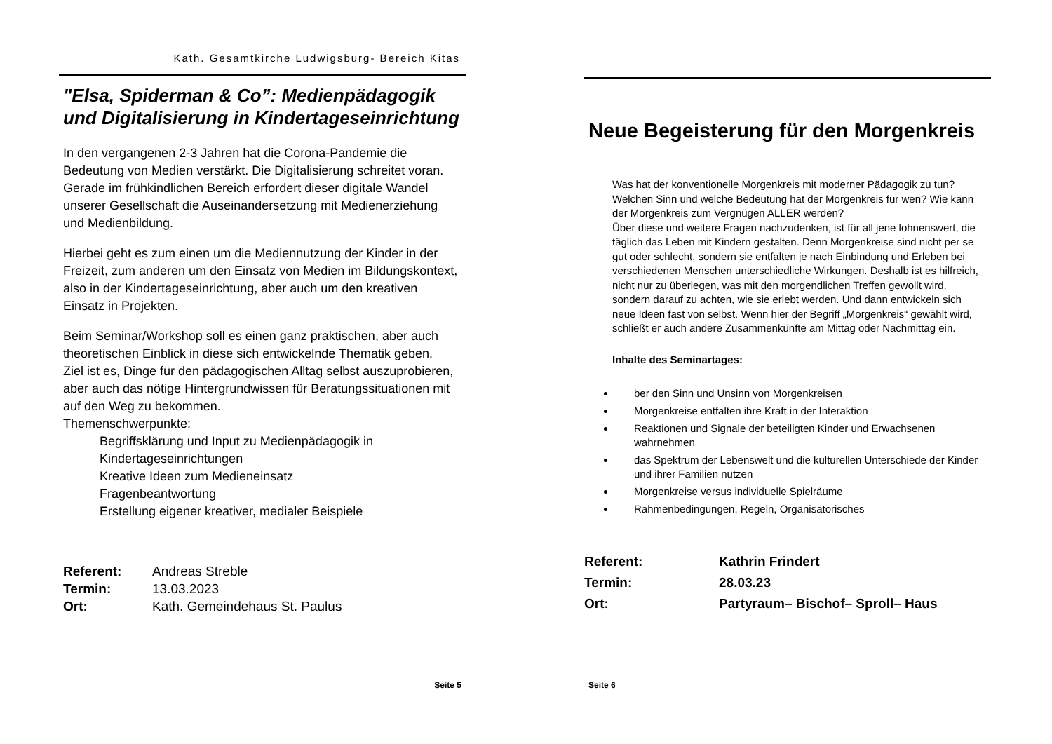Kath. Gesamtkirche Ludwigsburg- Bereich Kitas
"Elsa, Spiderman & Co”: Medienpädagogik und Digitalisierung in Kindertageseinrichtung
In den vergangenen 2-3 Jahren hat die Corona-Pandemie die Bedeutung von Medien verstärkt. Die Digitalisierung schreitet voran. Gerade im frühkindlichen Bereich erfordert dieser digitale Wandel unserer Gesellschaft die Auseinandersetzung mit Medienerziehung und Medienbildung.
Hierbei geht es zum einen um die Mediennutzung der Kinder in der Freizeit, zum anderen um den Einsatz von Medien im Bildungskontext, also in der Kindertageseinrichtung, aber auch um den kreativen Einsatz in Projekten.
Beim Seminar/Workshop soll es einen ganz praktischen, aber auch theoretischen Einblick in diese sich entwickelnde Thematik geben.
Ziel ist es, Dinge für den pädagogischen Alltag selbst auszuprobieren, aber auch das nötige Hintergrundwissen für Beratungssituationen mit auf den Weg zu bekommen.
Themenschwerpunkte:
Begriffsklärung und Input zu Medienpädagogik in Kindertageseinrichtungen
Kreative Ideen zum Medieneinsatz
Fragenbeantwortung
Erstellung eigener kreativer, medialer Beispiele
Referent: Andreas Streble Termin: 13.03.2023 Ort: Kath. Gemeindehaus St. Paulus
Seite 5
Neue Begeisterung für den Morgenkreis
Was hat der konventionelle Morgenkreis mit moderner Pädagogik zu tun? Welchen Sinn und welche Bedeutung hat der Morgenkreis für wen? Wie kann der Morgenkreis zum Vergnügen ALLER werden?
Über diese und weitere Fragen nachzudenken, ist für all jene lohnenswert, die täglich das Leben mit Kindern gestalten. Denn Morgenkreise sind nicht per se gut oder schlecht, sondern sie entfalten je nach Einbindung und Erleben bei verschiedenen Menschen unterschiedliche Wirkungen. Deshalb ist es hilfreich, nicht nur zu überlegen, was mit den morgendlichen Treffen gewollt wird, sondern darauf zu achten, wie sie erlebt werden. Und dann entwickeln sich neue Ideen fast von selbst. Wenn hier der Begriff „Morgenkreis“ gewählt wird, schließt er auch andere Zusammenkünfte am Mittag oder Nachmittag ein.
Inhalte des Seminartages:
ber den Sinn und Unsinn von Morgenkreisen
Morgenkreise entfalten ihre Kraft in der Interaktion
Reaktionen und Signale der beteiligten Kinder und Erwachsenen wahrnehmen
das Spektrum der Lebenswelt und die kulturellen Unterschiede der Kinder und ihrer Familien nutzen
Morgenkreise versus individuelle Spielräume
Rahmenbedingungen, Regeln, Organisatorisches
Referent: Kathrin Frindert Termin: 28.03.23 Ort: Partyraum– Bischof– Sproll– Haus
Seite 6